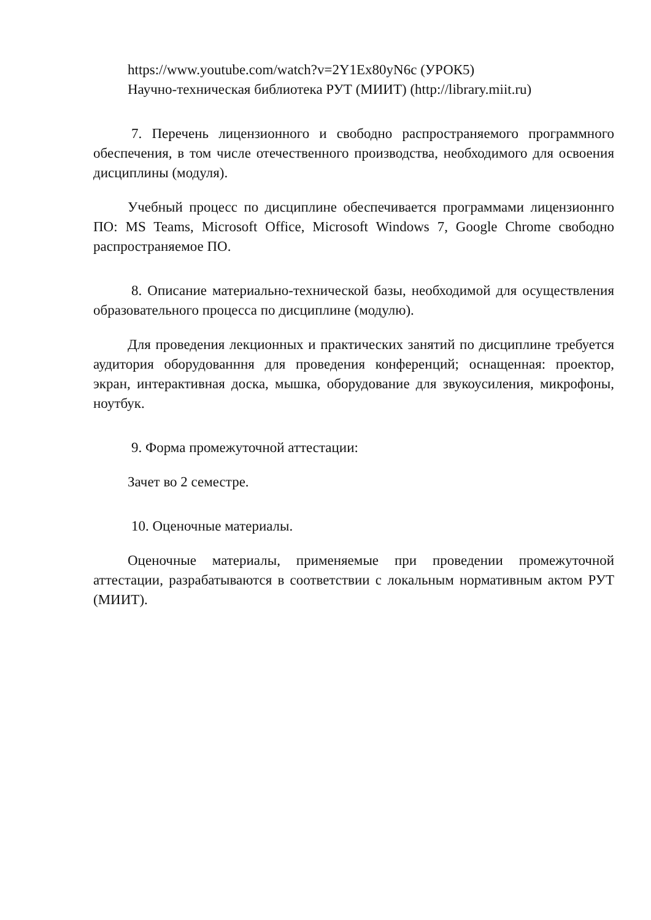https://www.youtube.com/watch?v=2Y1Ex80yN6c (УРОК5)
Научно-техническая библиотека РУТ (МИИТ) (http://library.miit.ru)
7. Перечень лицензионного и свободно распространяемого программного обеспечения, в том числе отечественного производства, необходимого для освоения дисциплины (модуля).
Учебный процесс по дисциплине обеспечивается программами лицензионнго ПО: MS Teams, Microsoft Office, Microsoft Windows 7, Google Chrome свободно распространяемое ПО.
8. Описание материально-технической базы, необходимой для осуществления образовательного процесса по дисциплине (модулю).
Для проведения лекционных и практических занятий по дисциплине требуется аудитория оборудованння для проведения конференций; оснащенная: проектор, экран, интерактивная доска, мышка, оборудование для звукоусиления, микрофоны, ноутбук.
9. Форма промежуточной аттестации:
Зачет во 2 семестре.
10. Оценочные материалы.
Оценочные материалы, применяемые при проведении промежуточной аттестации, разрабатываются в соответствии с локальным нормативным актом РУТ (МИИТ).